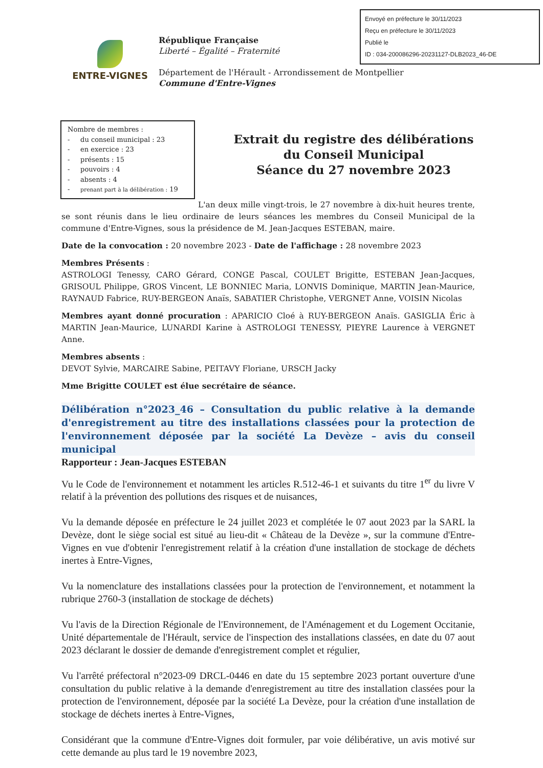Envoyé en préfecture le 30/11/2023
Reçu en préfecture le 30/11/2023
Publié le
ID : 034-200086296-20231127-DLB2023_46-DE
ENTRE-VIGNES
République Française
Liberté – Égalité – Fraternité
Département de l'Hérault - Arrondissement de Montpellier
Commune d'Entre-Vignes
Nombre de membres :
- du conseil municipal : 23
- en exercice : 23
- présents : 15
- pouvoirs : 4
- absents : 4
- prenant part à la délibération : 19
Extrait du registre des délibérations
du Conseil Municipal
Séance du 27 novembre 2023
L'an deux mille vingt-trois, le 27 novembre à dix-huit heures trente, se sont réunis dans le lieu ordinaire de leurs séances les membres du Conseil Municipal de la commune d'Entre-Vignes, sous la présidence de M. Jean-Jacques ESTEBAN, maire.
Date de la convocation : 20 novembre 2023 - Date de l'affichage : 28 novembre 2023
Membres Présents :
ASTROLOGI Tenessy, CARO Gérard, CONGE Pascal, COULET Brigitte, ESTEBAN Jean-Jacques, GRISOUL Philippe, GROS Vincent, LE BONNIEC Maria, LONVIS Dominique, MARTIN Jean-Maurice, RAYNAUD Fabrice, RUY-BERGEON Anaïs, SABATIER Christophe, VERGNET Anne, VOISIN Nicolas
Membres ayant donné procuration : APARICIO Cloé à RUY-BERGEON Anaïs. GASIGLIA Éric à MARTIN Jean-Maurice, LUNARDI Karine à ASTROLOGI TENESSY, PIEYRE Laurence à VERGNET Anne.
Membres absents :
DEVOT Sylvie, MARCAIRE Sabine, PEITAVY Floriane, URSCH Jacky
Mme Brigitte COULET est élue secrétaire de séance.
Délibération n°2023_46 – Consultation du public relative à la demande d'enregistrement au titre des installations classées pour la protection de l'environnement déposée par la société La Devèze – avis du conseil municipal
Rapporteur : Jean-Jacques ESTEBAN
Vu le Code de l'environnement et notamment les articles R.512-46-1 et suivants du titre 1<sup>er</sup> du livre V relatif à la prévention des pollutions des risques et de nuisances,
Vu la demande déposée en préfecture le 24 juillet 2023 et complétée le 07 aout 2023 par la SARL la Devèze, dont le siège social est situé au lieu-dit « Château de la Devèze », sur la commune d'Entre-Vignes en vue d'obtenir l'enregistrement relatif à la création d'une installation de stockage de déchets inertes à Entre-Vignes,
Vu la nomenclature des installations classées pour la protection de l'environnement, et notamment la rubrique 2760-3 (installation de stockage de déchets)
Vu l'avis de la Direction Régionale de l'Environnement, de l'Aménagement et du Logement Occitanie, Unité départementale de l'Hérault, service de l'inspection des installations classées, en date du 07 aout 2023 déclarant le dossier de demande d'enregistrement complet et régulier,
Vu l'arrêté préfectoral n°2023-09 DRCL-0446 en date du 15 septembre 2023 portant ouverture d'une consultation du public relative à la demande d'enregistrement au titre des installation classées pour la protection de l'environnement, déposée par la société La Devèze, pour la création d'une installation de stockage de déchets inertes à Entre-Vignes,
Considérant que la commune d'Entre-Vignes doit formuler, par voie délibérative, un avis motivé sur cette demande au plus tard le 19 novembre 2023,